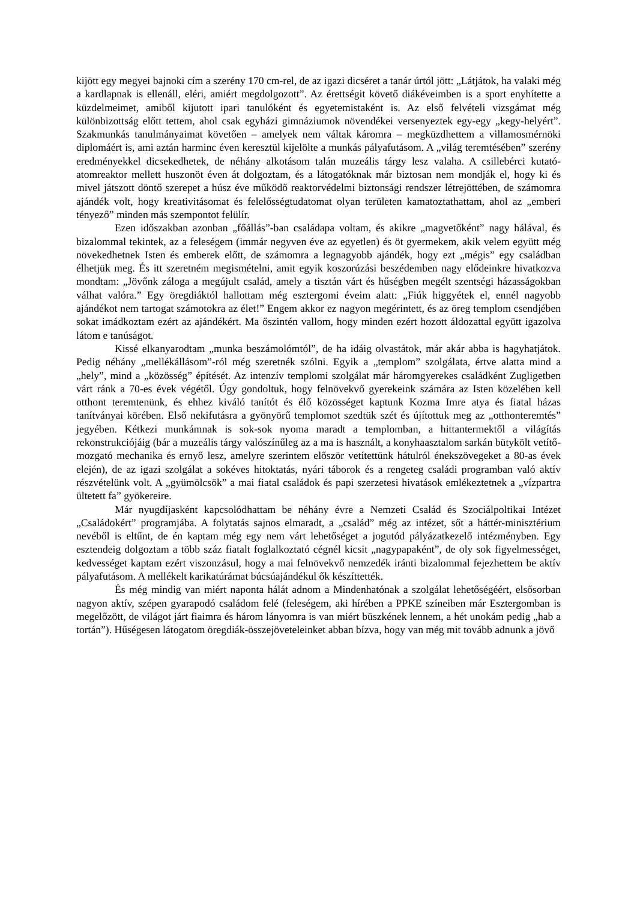kijött egy megyei bajnoki cím a szerény 170 cm-rel, de az igazi dicséret a tanár úrtól jött: „Látjátok, ha valaki még a kardlapnak is ellenáll, eléri, amiért megdolgozott”. Az érettségit követő diákéveimben is a sport enyhítette a küzdelmeimet, amiből kijutott ipari tanulóként és egyetemistaként is. Az első felvételi vizsgámat még különbizottság előtt tettem, ahol csak egyházi gimnáziumok növendékei versenyeztek egy-egy „kegy-helyért”. Szakmunkás tanulmányaimat követően – amelyek nem váltak káromra – megküzdhettem a villamosmérnöki diplomáért is, ami aztán harminc éven keresztül kijelölte a munkás pályafutásom. A „világ teremtésében” szerény eredményekkel dicsekedhetek, de néhány alkotásom talán muzeális tárgy lesz valaha. A csillebérci kutató-atomreaktor mellett huszonöt éven át dolgoztam, és a látogatóknak már biztosan nem mondják el, hogy ki és mivel játszott döntő szerepet a húsz éve működő reaktorvédelmi biztonsági rendszer létrejöttében, de számomra ajándék volt, hogy kreativitásomat és felelősségtudatomat olyan területen kamatoztathattam, ahol az „emberi tényező” minden más szempontot felülír.
Ezen időszakban azonban „főállás”-ban családapa voltam, és akikre „magvetőként” nagy hálával, és bizalommal tekintek, az a feleségem (immár negyven éve az egyetlen) és öt gyermekem, akik velem együtt még növekedhetnek Isten és emberek előtt, de számomra a legnagyobb ajándék, hogy ezt „mégis” egy családban élhetjük meg. És itt szeretném megismételni, amit egyik koszorúzási beszédemben nagy elődeinkre hivatkozva mondtam: „Jövőnk záloga a megújult család, amely a tisztán várt és hűségben megélt szentségi házasságokban válhat valóra.” Egy öregdiáktól hallottam még esztergomi éveim alatt: „Fiúk higgyétek el, ennél nagyobb ajándékot nem tartogat számotokra az élet!” Engem akkor ez nagyon megérintett, és az öreg templom csendjében sokat imádkoztam ezért az ajándékért. Ma őszintén vallom, hogy minden ezért hozott áldozattal együtt igazolva látom e tanúságot.
Kissé elkanyarodtam „munka beszámolómtól”, de ha idáig olvastátok, már akár abba is hagyhatjátok. Pedig néhány „mellékállásom”-ról még szeretnék szólni. Egyik a „templom” szolgálata, értve alatta mind a „hely”, mind a „közösség” építését. Az intenzív templomi szolgálat már háromgyerekes családként Zugligetben várt ránk a 70-es évek végétől. Úgy gondoltuk, hogy felnövekvő gyerekeink számára az Isten közelében kell otthont teremtenünk, és ehhez kiváló tanítót és élő közösséget kaptunk Kozma Imre atya és fiatal házas tanítványai körében. Első nekifutásra a gyönyörű templomot szedtük szét és újítottuk meg az „otthonteremtés” jegyében. Kétkezi munkámnak is sok-sok nyoma maradt a templomban, a hittantermektől a világítás rekonstrukciójáig (bár a muzeális tárgy valószínűleg az a ma is használt, a konyhaasztalom sarkán bütykölt vetítő-mozgató mechanika és ernyő lesz, amelyre szerintem először vetítettünk hátulról énekszövegeket a 80-as évek elején), de az igazi szolgálat a sokéves hitoktatás, nyári táborok és a rengeteg családi programban való aktív részvételünk volt. A „gyümölcsök” a mai fiatal családok és papi szerzetesi hivatások emlékeztetnek a „vízpartra ültetett fa” gyökereire.
Már nyugdíjasként kapcsolódhattam be néhány évre a Nemzeti Család és Szociálpoltikai Intézet „Családokért” programjába. A folytatás sajnos elmaradt, a „család” még az intézet, sőt a háttér-minisztérium nevéből is eltűnt, de én kaptam még egy nem várt lehetőséget a jogutód pályázatkezelő intézményben. Egy esztendeig dolgoztam a több száz fiatalt foglalkoztató cégnél kicsit „nagypapaként”, de oly sok figyelmességet, kedvességet kaptam ezért viszonzásul, hogy a mai felnövekvő nemzedék iránti bizalommal fejezhettem be aktív pályafutásom. A mellékelt karikatúrámat búcsúajándékul ők készíttették.
És még mindig van miért naponta hálát adnom a Mindenhatónak a szolgálat lehetőségéért, elsősorban nagyon aktív, szépen gyarapodó családom felé (feleségem, aki hírében a PPKE színeiben már Esztergomban is megelőzött, de világot járt fiaimra és három lányomra is van miért büszkének lennem, a hét unokám pedig „hab a tortán”). Hűségesen látogatom öregdiák-összejöveteleinket abban bízva, hogy van még mit tovább adnunk a jövő